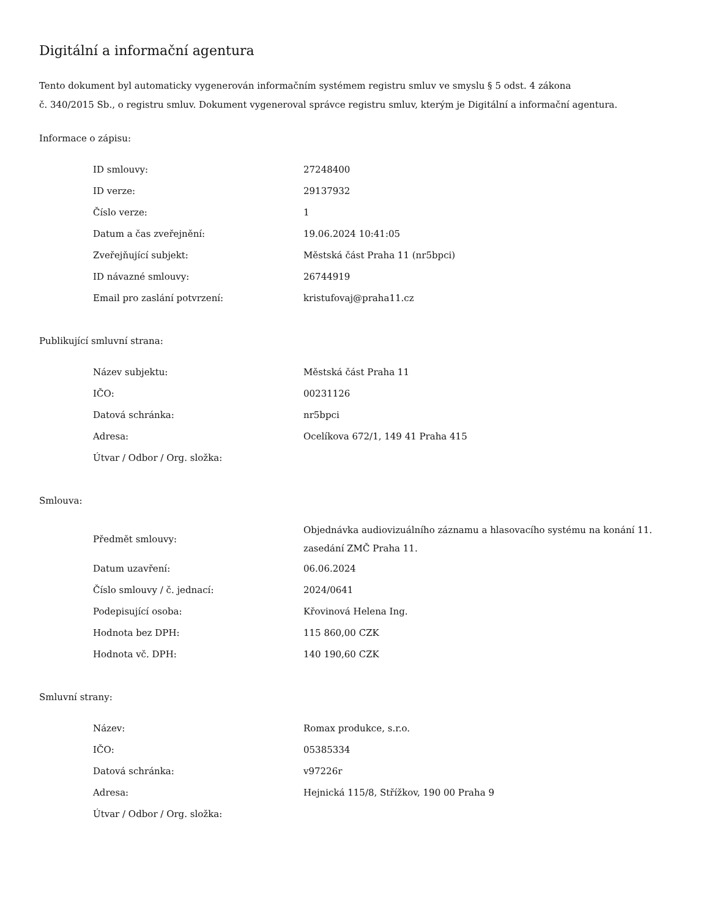Digitální a informační agentura
Tento dokument byl automaticky vygenerován informačním systémem registru smluv ve smyslu § 5 odst. 4 zákona
č. 340/2015 Sb., o registru smluv. Dokument vygeneroval správce registru smluv, kterým je Digitální a informační agentura.
Informace o zápisu:
| ID smlouvy: | 27248400 |
| ID verze: | 29137932 |
| Číslo verze: | 1 |
| Datum a čas zveřejnění: | 19.06.2024 10:41:05 |
| Zveřejňující subjekt: | Městská část Praha 11 (nr5bpci) |
| ID návazné smlouvy: | 26744919 |
| Email pro zaslání potvrzení: | kristufovaj@praha11.cz |
Publikující smluvní strana:
| Název subjektu: | Městská část Praha 11 |
| IČO: | 00231126 |
| Datová schránka: | nr5bpci |
| Adresa: | Ocelíkova 672/1, 149 41 Praha 415 |
| Útvar / Odbor / Org. složka: | |
Smlouva:
| Předmět smlouvy: | Objednávka audiovizuálního záznamu a hlasovacího systému na konání 11. zasedání ZMČ Praha 11. |
| Datum uzavření: | 06.06.2024 |
| Číslo smlouvy / č. jednací: | 2024/0641 |
| Podepisující osoba: | Křovinová Helena Ing. |
| Hodnota bez DPH: | 115 860,00 CZK |
| Hodnota vč. DPH: | 140 190,60 CZK |
Smluvní strany:
| Název: | Romax produkce, s.r.o. |
| IČO: | 05385334 |
| Datová schránka: | v97226r |
| Adresa: | Hejnická 115/8, Střížkov, 190 00 Praha 9 |
| Útvar / Odbor / Org. složka: | |